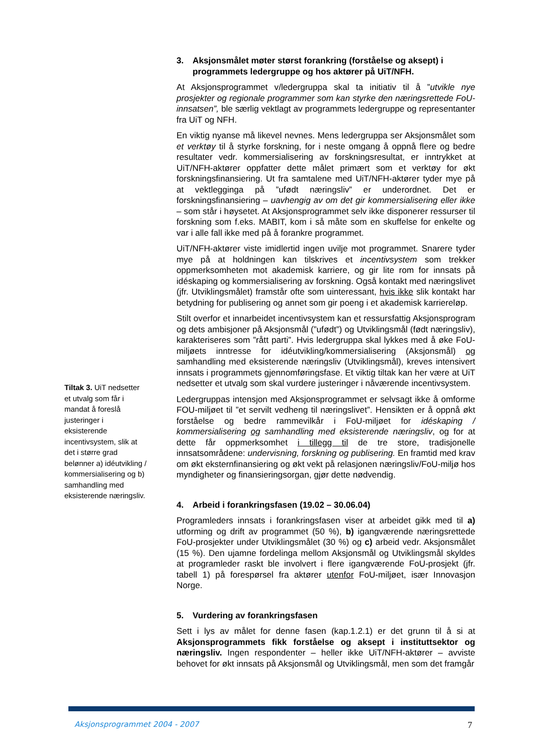3. Aksjonsmålet møter størst forankring (forståelse og aksept) i programmets ledergruppe og hos aktører på UiT/NFH.
At Aksjonsprogrammet v/ledergruppa skal ta initiativ til å ”utvikle nye prosjekter og regionale programmer som kan styrke den næringsrettede FoU-innsatsen”, ble særlig vektlagt av programmets ledergruppe og representanter fra UiT og NFH.
En viktig nyanse må likevel nevnes. Mens ledergruppa ser Aksjonsmålet som et verktøy til å styrke forskning, for i neste omgang å oppnå flere og bedre resultater vedr. kommersialisering av forskningsresultat, er inntrykket at UiT/NFH-aktører oppfatter dette målet primært som et verktøy for økt forskningsfinansiering. Ut fra samtalene med UiT/NFH-aktører tyder mye på at vektlegginga på ”ufødt næringsliv” er underordnet. Det er forskningsfinansiering – uavhengig av om det gir kommersialisering eller ikke – som står i høysetet. At Aksjonsprogrammet selv ikke disponerer ressurser til forskning som f.eks. MABIT, kom i så måte som en skuffelse for enkelte og var i alle fall ikke med på å forankre programmet.
UiT/NFH-aktører viste imidlertid ingen uvilje mot programmet. Snarere tyder mye på at holdningen kan tilskrives et incentivsystem som trekker oppmerksomheten mot akademisk karriere, og gir lite rom for innsats på idéskaping og kommersialisering av forskning. Også kontakt med næringslivet (jfr. Utviklingsmålet) framstår ofte som uinteressant, hvis ikke slik kontakt har betydning for publisering og annet som gir poeng i et akademisk karriereløp.
Stilt overfor et innarbeidet incentivsystem kan et ressursfattig Aksjonsprogram og dets ambisjoner på Aksjonsmål (”ufødt”) og Utviklingsmål (født næringsliv), karakteriseres som ”rått parti”. Hvis ledergruppa skal lykkes med å øke FoU-miljøets inntresse for idéutvikling/kommersialisering (Aksjonsmål) og samhandling med eksisterende næringsliv (Utviklingsmål), kreves intensivert innsats i programmets gjennomføringsfase. Et viktig tiltak kan her være at UiT nedsetter et utvalg som skal vurdere justeringer i nåværende incentivsystem.
Ledergruppas intensjon med Aksjonsprogrammet er selvsagt ikke å omforme FOU-miljøet til ”et servilt vedheng til næringslivet”. Hensikten er å oppnå økt forståelse og bedre rammevilkår i FoU-miljøet for idéskaping / kommersialisering og samhandling med eksisterende næringsliv, og for at dette får oppmerksomhet i tillegg til de tre store, tradisjonelle innsatsområdene: undervisning, forskning og publisering. En framtid med krav om økt eksternfinansiering og økt vekt på relasjonen næringsliv/FoU-miljø hos myndigheter og finansieringsorgan, gjør dette nødvendig.
4. Arbeid i forankringsfasen (19.02 – 30.06.04)
Programleders innsats i forankringsfasen viser at arbeidet gikk med til a) utforming og drift av programmet (50 %), b) igangværende næringsrettede FoU-prosjekter under Utviklingsmålet (30 %) og c) arbeid vedr. Aksjonsmålet (15 %). Den ujamne fordelinga mellom Aksjonsmål og Utviklingsmål skyldes at programleder raskt ble involvert i flere igangværende FoU-prosjekt (jfr. tabell 1) på forespørsel fra aktører utenfor FoU-miljøet, især Innovasjon Norge.
5. Vurdering av forankringsfasen
Sett i lys av målet for denne fasen (kap.1.2.1) er det grunn til å si at Aksjonsprogrammets fikk forståelse og aksept i instituttsektor og næringsliv. Ingen respondenter – heller ikke UiT/NFH-aktører – avviste behovet for økt innsats på Aksjonsmål og Utviklingsmål, men som det framgår
Tiltak 3. UiT nedsetter et utvalg som får i mandat å foreslå justeringer i eksisterende incentivsystem, slik at det i større grad belønner a) idéutvikling / kommersialisering og b) samhandling med eksisterende næringsliv.
Aksjonsprogrammet 2004 - 2007 7